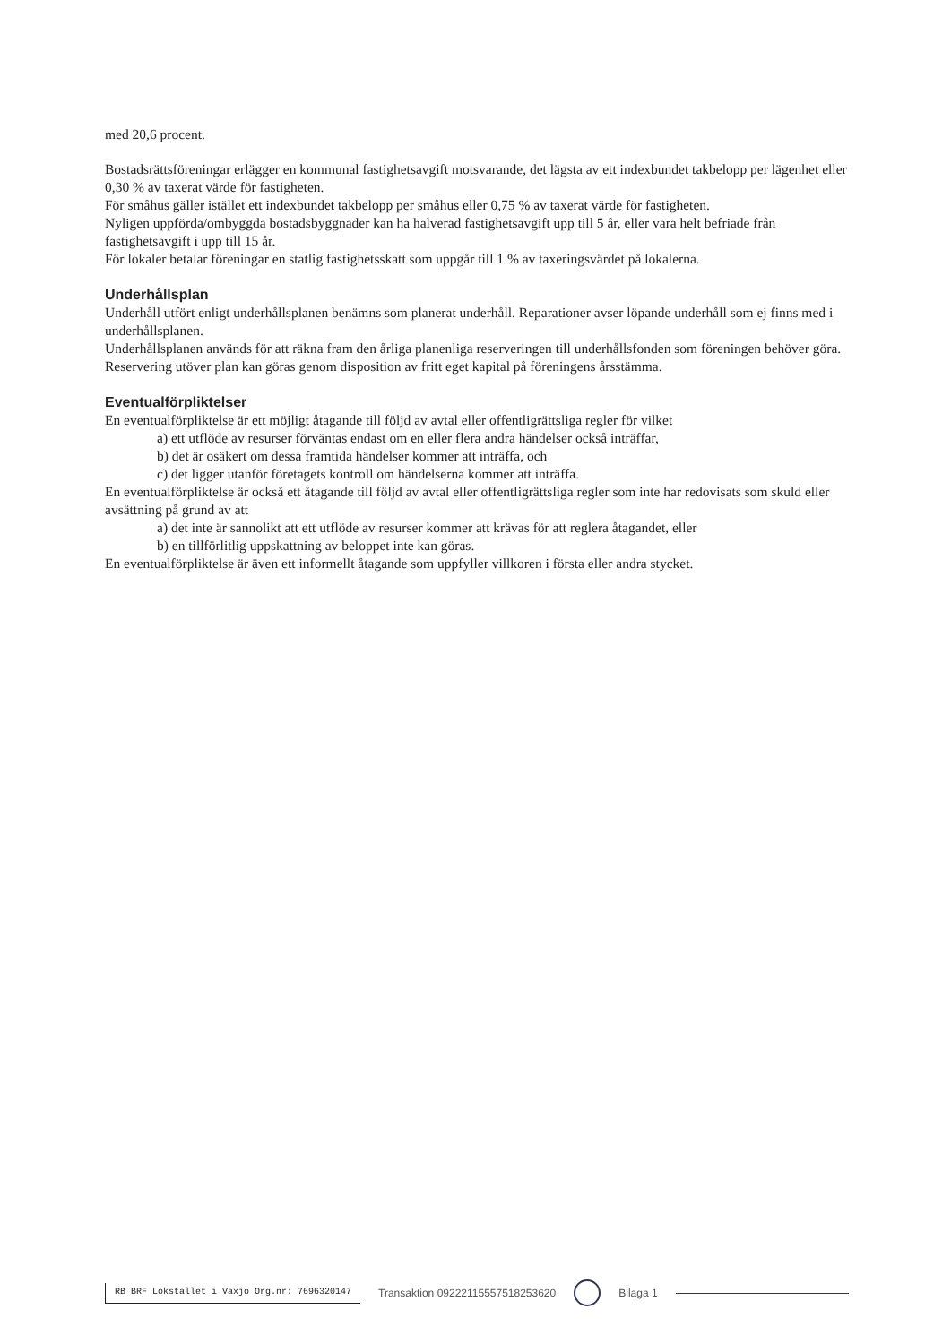med 20,6 procent.
Bostadsrättsföreningar erlägger en kommunal fastighetsavgift motsvarande, det lägsta av ett indexbundet takbelopp per lägenhet eller 0,30 % av taxerat värde för fastigheten.
För småhus gäller istället ett indexbundet takbelopp per småhus eller 0,75 % av taxerat värde för fastigheten.
Nyligen uppförda/ombyggda bostadsbyggnader kan ha halverad fastighetsavgift upp till 5 år, eller vara helt befriade från fastighetsavgift i upp till 15 år.
För lokaler betalar föreningar en statlig fastighetsskatt som uppgår till 1 % av taxeringsvärdet på lokalerna.
Underhållsplan
Underhåll utfört enligt underhållsplanen benämns som planerat underhåll. Reparationer avser löpande underhåll som ej finns med i underhållsplanen.
Underhållsplanen används för att räkna fram den årliga planenliga reserveringen till underhållsfonden som föreningen behöver göra. Reservering utöver plan kan göras genom disposition av fritt eget kapital på föreningens årsstämma.
Eventualförpliktelser
En eventualförpliktelse är ett möjligt åtagande till följd av avtal eller offentligrättsliga regler för vilket
a) ett utflöde av resurser förväntas endast om en eller flera andra händelser också inträffar,
b) det är osäkert om dessa framtida händelser kommer att inträffa, och
c) det ligger utanför företagets kontroll om händelserna kommer att inträffa.
En eventualförpliktelse är också ett åtagande till följd av avtal eller offentligrättsliga regler som inte har redovisats som skuld eller avsättning på grund av att
a) det inte är sannolikt att ett utflöde av resurser kommer att krävas för att reglera åtagandet, eller
b) en tillförlitlig uppskattning av beloppet inte kan göras.
En eventualförpliktelse är även ett informellt åtagande som uppfyller villkoren i första eller andra stycket.
RB BRF Lokstallet i Växjö Org.nr: 7696320147 Transaktion 09222115557518253620 Bilaga 1